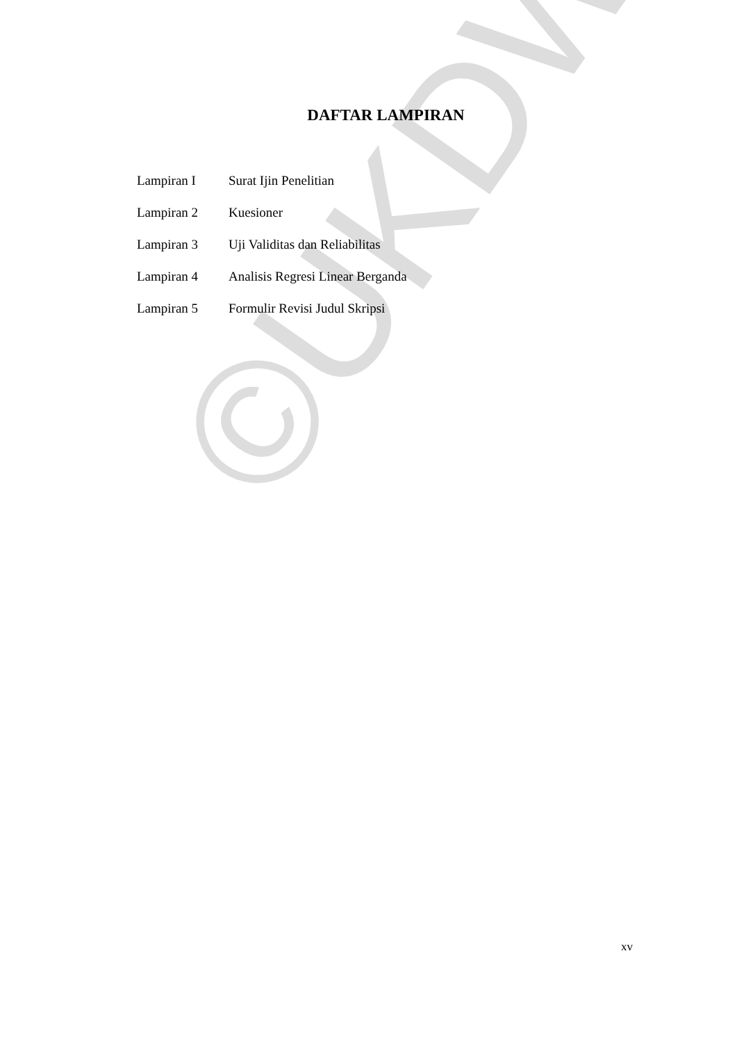©UKDW
DAFTAR LAMPIRAN
| Lampiran I | Surat Ijin Penelitian |
| Lampiran 2 | Kuesioner |
| Lampiran 3 | Uji Validitas dan Reliabilitas |
| Lampiran 4 | Analisis Regresi Linear Berganda |
| Lampiran 5 | Formulir Revisi Judul Skripsi |
xv